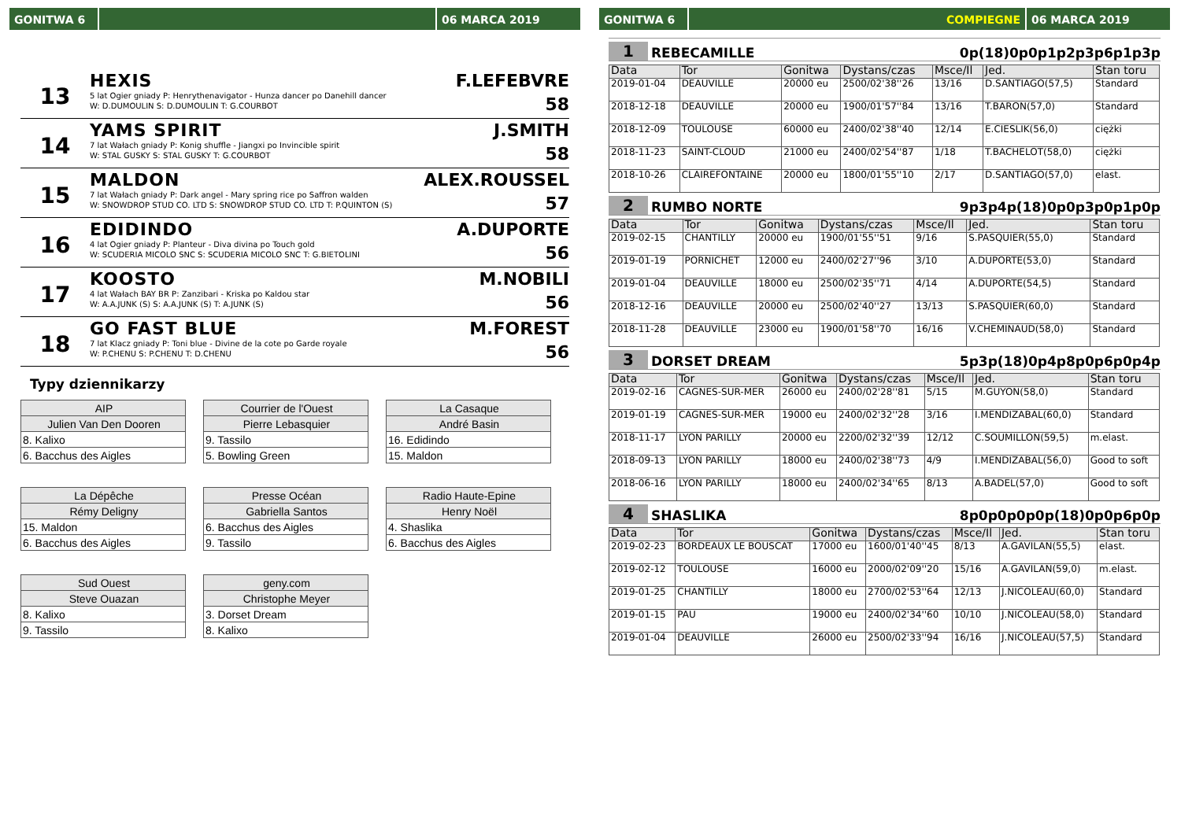GONITWA 6 06 MARCA 2019
13
HEXIS
5 lat Ogier gniady P: Henrythenavigator - Hunza dancer po Danehill dancer
W: D.DUMOULIN S: D.DUMOULIN T: G.COURBOT
F.LEFEBVRE
58
14
YAMS SPIRIT
7 lat Wałach gniady P: Konig shuffle - Jiangxi po Invincible spirit
W: STAL GUSKY S: STAL GUSKY T: G.COURBOT
J.SMITH
58
15
MALDON
7 lat Wałach gniady P: Dark angel - Mary spring rice po Saffron walden
W: SNOWDROP STUD CO. LTD S: SNOWDROP STUD CO. LTD T: P.QUINTON (S)
ALEX.ROUSSEL
57
16
EDIDINDO
4 lat Ogier gniady P: Planteur - Diva divina po Touch gold
W: SCUDERIA MICOLO SNC S: SCUDERIA MICOLO SNC T: G.BIETOLINI
A.DUPORTE
56
17
KOOSTO
4 lat Wałach BAY BR P: Zanzibari - Kriska po Kaldou star
W: A.A.JUNK (S) S: A.A.JUNK (S) T: A.JUNK (S)
M.NOBILI
56
18
GO FAST BLUE
7 lat Klacz gniady P: Toni blue - Divine de la cote po Garde royale
W: P.CHENU S: P.CHENU T: D.CHENU
M.FOREST
56
Typy dziennikarzy
AIP
Julien Van Den Dooren
8. Kalixo
6. Bacchus des Aigles
Courrier de l'Ouest
Pierre Lebasquier
9. Tassilo
5. Bowling Green
La Casaque
André Basin
16. Edidindo
15. Maldon
La Dépêche
Rémy Deligny
15. Maldon
6. Bacchus des Aigles
Presse Océan
Gabriella Santos
6. Bacchus des Aigles
9. Tassilo
Radio Haute-Epine
Henry Noël
4. Shaslika
6. Bacchus des Aigles
Sud Ouest
Steve Ouazan
8. Kalixo
9. Tassilo
geny.com
Christophe Meyer
3. Dorset Dream
8. Kalixo
GONITWA 6 COMPIEGNE 06 MARCA 2019
1 REBECAMILLE 0p(18)0p0p1p2p3p6p1p3p
| Data | Tor | Gonitwa | Dystans/czas | Msce/Il | Jed. | Stan toru |
| --- | --- | --- | --- | --- | --- | --- |
| 2019-01-04 | DEAUVILLE | 20000 eu | 2500/02'38''26 | 13/16 | D.SANTIAGO(57,5) | Standard |
| 2018-12-18 | DEAUVILLE | 20000 eu | 1900/01'57''84 | 13/16 | T.BARON(57,0) | Standard |
| 2018-12-09 | TOULOUSE | 60000 eu | 2400/02'38''40 | 12/14 | E.CIESLIK(56,0) | ciężki |
| 2018-11-23 | SAINT-CLOUD | 21000 eu | 2400/02'54''87 | 1/18 | T.BACHELOT(58,0) | ciężki |
| 2018-10-26 | CLAIREFONTAINE | 20000 eu | 1800/01'55''10 | 2/17 | D.SANTIAGO(57,0) | elast. |
2 RUMBO NORTE 9p3p4p(18)0p0p3p0p1p0p
| Data | Tor | Gonitwa | Dystans/czas | Msce/Il | Jed. | Stan toru |
| --- | --- | --- | --- | --- | --- | --- |
| 2019-02-15 | CHANTILLY | 20000 eu | 1900/01'55''51 | 9/16 | S.PASQUIER(55,0) | Standard |
| 2019-01-19 | PORNICHET | 12000 eu | 2400/02'27''96 | 3/10 | A.DUPORTE(53,0) | Standard |
| 2019-01-04 | DEAUVILLE | 18000 eu | 2500/02'35''71 | 4/14 | A.DUPORTE(54,5) | Standard |
| 2018-12-16 | DEAUVILLE | 20000 eu | 2500/02'40''27 | 13/13 | S.PASQUIER(60,0) | Standard |
| 2018-11-28 | DEAUVILLE | 23000 eu | 1900/01'58''70 | 16/16 | V.CHEMINAUD(58,0) | Standard |
3 DORSET DREAM 5p3p(18)0p4p8p0p6p0p4p
| Data | Tor | Gonitwa | Dystans/czas | Msce/Il | Jed. | Stan toru |
| --- | --- | --- | --- | --- | --- | --- |
| 2019-02-16 | CAGNES-SUR-MER | 26000 eu | 2400/02'28''81 | 5/15 | M.GUYON(58,0) | Standard |
| 2019-01-19 | CAGNES-SUR-MER | 19000 eu | 2400/02'32''28 | 3/16 | I.MENDIZABAL(60,0) | Standard |
| 2018-11-17 | LYON PARILLY | 20000 eu | 2200/02'32''39 | 12/12 | C.SOUMILLON(59,5) | m.elast. |
| 2018-09-13 | LYON PARILLY | 18000 eu | 2400/02'38''73 | 4/9 | I.MENDIZABAL(56,0) | Good to soft |
| 2018-06-16 | LYON PARILLY | 18000 eu | 2400/02'34''65 | 8/13 | A.BADEL(57,0) | Good to soft |
4 SHASLIKA 8p0p0p0p0p(18)0p0p6p0p
| Data | Tor | Gonitwa | Dystans/czas | Msce/Il | Jed. | Stan toru |
| --- | --- | --- | --- | --- | --- | --- |
| 2019-02-23 | BORDEAUX LE BOUSCAT | 17000 eu | 1600/01'40''45 | 8/13 | A.GAVILAN(55,5) | elast. |
| 2019-02-12 | TOULOUSE | 16000 eu | 2000/02'09''20 | 15/16 | A.GAVILAN(59,0) | m.elast. |
| 2019-01-25 | CHANTILLY | 18000 eu | 2700/02'53''64 | 12/13 | J.NICOLEAU(60,0) | Standard |
| 2019-01-15 | PAU | 19000 eu | 2400/02'34''60 | 10/10 | J.NICOLEAU(58,0) | Standard |
| 2019-01-04 | DEAUVILLE | 26000 eu | 2500/02'33''94 | 16/16 | J.NICOLEAU(57,5) | Standard |